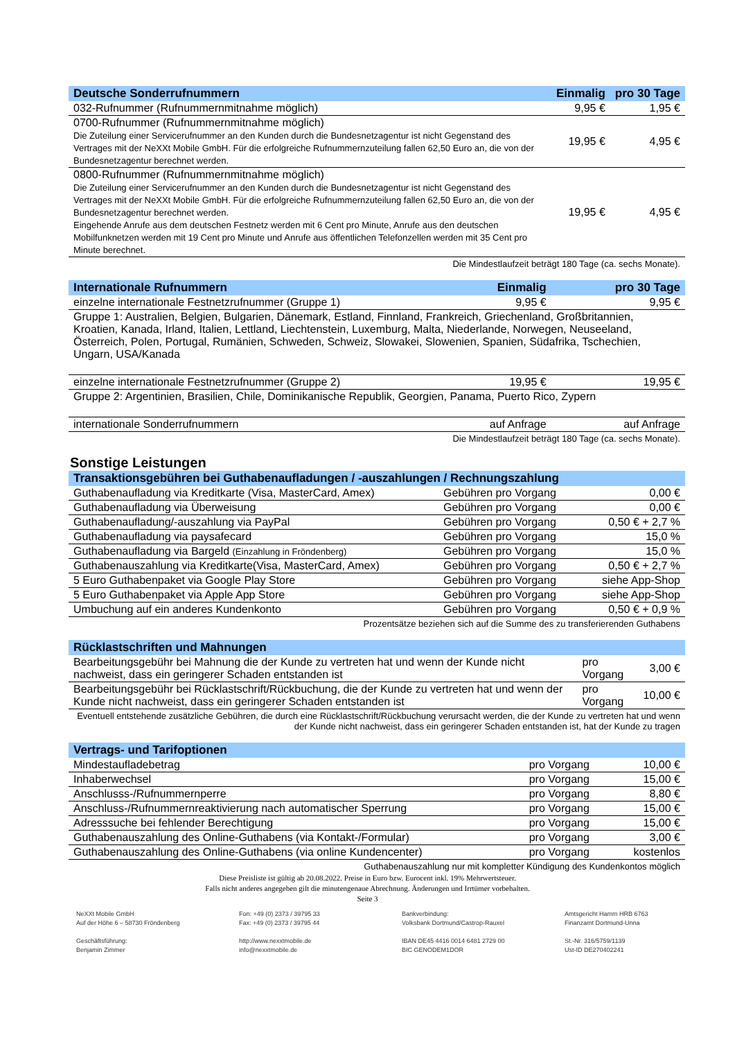| Deutsche Sonderrufnummern | Einmalig | pro 30 Tage |
| --- | --- | --- |
| 032-Rufnummer (Rufnummernmitnahme möglich) | 9,95 € | 1,95 € |
| 0700-Rufnummer (Rufnummernmitnahme möglich) Die Zuteilung einer Servicerufnummer an den Kunden durch die Bundesnetzagentur ist nicht Gegenstand des Vertrages mit der NeXXt Mobile GmbH. Für die erfolgreiche Rufnummernzuteilung fallen 62,50 Euro an, die von der Bundesnetzagentur berechnet werden. | 19,95 € | 4,95 € |
| 0800-Rufnummer (Rufnummernmitnahme möglich) Die Zuteilung einer Servicerufnummer an den Kunden durch die Bundesnetzagentur ist nicht Gegenstand des Vertrages mit der NeXXt Mobile GmbH. Für die erfolgreiche Rufnummernzuteilung fallen 62,50 Euro an, die von der Bundesnetzagentur berechnet werden. Eingehende Anrufe aus dem deutschen Festnetz werden mit 6 Cent pro Minute, Anrufe aus den deutschen Mobilfunknetzen werden mit 19 Cent pro Minute und Anrufe aus öffentlichen Telefonzellen werden mit 35 Cent pro Minute berechnet. | 19,95 € | 4,95 € |
Die Mindestlaufzeit beträgt 180 Tage (ca. sechs Monate).
| Internationale Rufnummern | Einmalig | pro 30 Tage |
| --- | --- | --- |
| einzelne internationale Festnetzrufnummer (Gruppe 1) | 9,95 € | 9,95 € |
| Gruppe 1: Australien, Belgien, Bulgarien, Dänemark, Estland, Finnland, Frankreich, Griechenland, Großbritannien, Kroatien, Kanada, Irland, Italien, Lettland, Liechtenstein, Luxemburg, Malta, Niederlande, Norwegen, Neuseeland, Österreich, Polen, Portugal, Rumänien, Schweden, Schweiz, Slowakei, Slowenien, Spanien, Südafrika, Tschechien, Ungarn, USA/Kanada | | |
| einzelne internationale Festnetzrufnummer (Gruppe 2) | 19,95 € | 19,95 € |
| Gruppe 2: Argentinien, Brasilien, Chile, Dominikanische Republik, Georgien, Panama, Puerto Rico, Zypern | | |
| internationale Sonderrufnummern | auf Anfrage | auf Anfrage |
Die Mindestlaufzeit beträgt 180 Tage (ca. sechs Monate).
Sonstige Leistungen
| Transaktionsgebühren bei Guthabenaufladungen / -auszahlungen / Rechnungszahlung | | |
| --- | --- | --- |
| Guthabenaufladung via Kreditkarte (Visa, MasterCard, Amex) | Gebühren pro Vorgang | 0,00 € |
| Guthabenaufladung via Überweisung | Gebühren pro Vorgang | 0,00 € |
| Guthabenaufladung/-auszahlung via PayPal | Gebühren pro Vorgang | 0,50 € + 2,7 % |
| Guthabenaufladung via paysafecard | Gebühren pro Vorgang | 15,0 % |
| Guthabenaufladung via Bargeld (Einzahlung in Fröndenberg) | Gebühren pro Vorgang | 15,0 % |
| Guthabenauszahlung via Kreditkarte(Visa, MasterCard, Amex) | Gebühren pro Vorgang | 0,50 € + 2,7 % |
| 5 Euro Guthabenpaket via Google Play Store | Gebühren pro Vorgang | siehe App-Shop |
| 5 Euro Guthabenpaket via Apple App Store | Gebühren pro Vorgang | siehe App-Shop |
| Umbuchung auf ein anderes Kundenkonto | Gebühren pro Vorgang | 0,50 € + 0,9 % |
Prozentsätze beziehen sich auf die Summe des zu transferierenden Guthabens
| Rücklastschriften und Mahnungen | | |
| --- | --- | --- |
| Bearbeitungsgebühr bei Mahnung die der Kunde zu vertreten hat und wenn der Kunde nicht nachweist, dass ein geringerer Schaden entstanden ist | pro Vorgang | 3,00 € |
| Bearbeitungsgebühr bei Rücklastschrift/Rückbuchung, die der Kunde zu vertreten hat und wenn der Kunde nicht nachweist, dass ein geringerer Schaden entstanden ist | pro Vorgang | 10,00 € |
Eventuell entstehende zusätzliche Gebühren, die durch eine Rücklastschrift/Rückbuchung verursacht werden, die der Kunde zu vertreten hat und wenn der Kunde nicht nachweist, dass ein geringerer Schaden entstanden ist, hat der Kunde zu tragen
| Vertrags- und Tarifoptionen | | |
| --- | --- | --- |
| Mindestaufladebetrag | pro Vorgang | 10,00 € |
| Inhaberwechsel | pro Vorgang | 15,00 € |
| Anschlusss-/Rufnummernperre | pro Vorgang | 8,80 € |
| Anschluss-/Rufnummernreaktivierung nach automatischer Sperrung | pro Vorgang | 15,00 € |
| Adresssuche bei fehlender Berechtigung | pro Vorgang | 15,00 € |
| Guthabenauszahlung des Online-Guthabens (via Kontakt-/Formular) | pro Vorgang | 3,00 € |
| Guthabenauszahlung des Online-Guthabens (via online Kundencenter) | pro Vorgang | kostenlos |
Guthabenauszahlung nur mit kompletter Kündigung des Kundenkontos möglich
Diese Preisliste ist gültig ab 20.08.2022. Preise in Euro bzw. Eurocent inkl. 19% Mehrwertsteuer.
Falls nicht anderes angegeben gilt die minutengenaue Abrechnung. Änderungen und Irrtümer vorbehalten.
Seite 3
NeXXt Mobile GmbH
Auf der Höhe 6 – 58730 Fröndenberg
Geschäftsführung:
Benjamin Zimmer
Fon: +49 (0) 2373 / 39795 33
Fax: +49 (0) 2373 / 39795 44
http://www.nexxtmobile.de
info@nexxtmobile.de
Bankverbindung:
Volksbank Dortmund/Castrop-Rauxel
IBAN DE45 4416 0014 6481 2729 00
BIC GENODEM1DOR
Amtsgericht Hamm HRB 6763
Finanzamt Dortmund-Unna
St.-Nr. 316/5759/1139
Ust-ID DE270402241